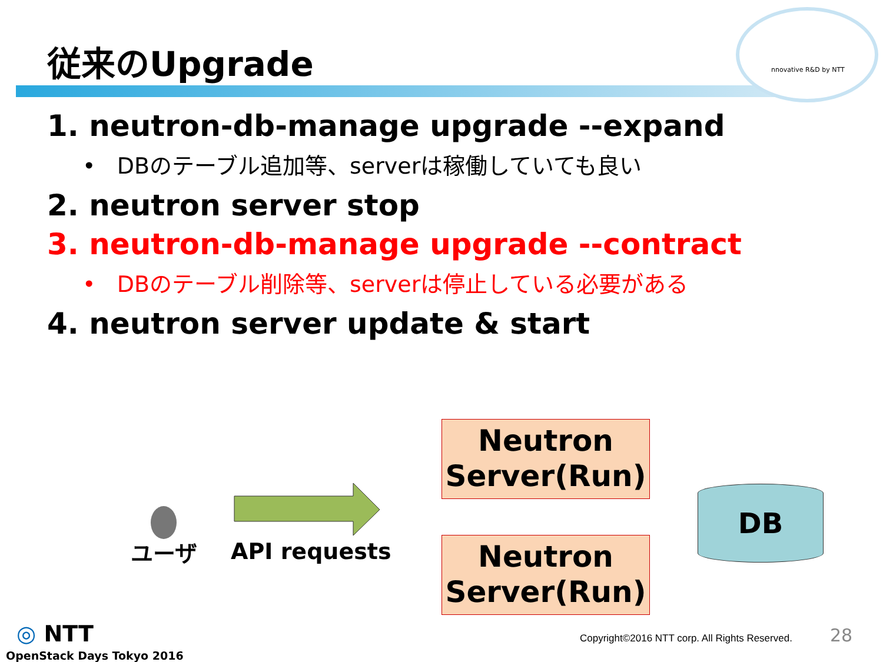nnovative R&D by NTT
従来のUpgrade
1. neutron-db-manage upgrade --expand
• DBのテーブル追加等、serverは稼働していても良い
2. neutron server stop
3. neutron-db-manage upgrade --contract
• DBのテーブル削除等、serverは停止している必要がある
4. neutron server update & start
ユーザ API requests
Neutron
Server(Run)
Neutron
Server(Run)
DB
◎ NTT
OpenStack Days Tokyo 2016
Copyright©2016 NTT corp. All Rights Reserved.
28